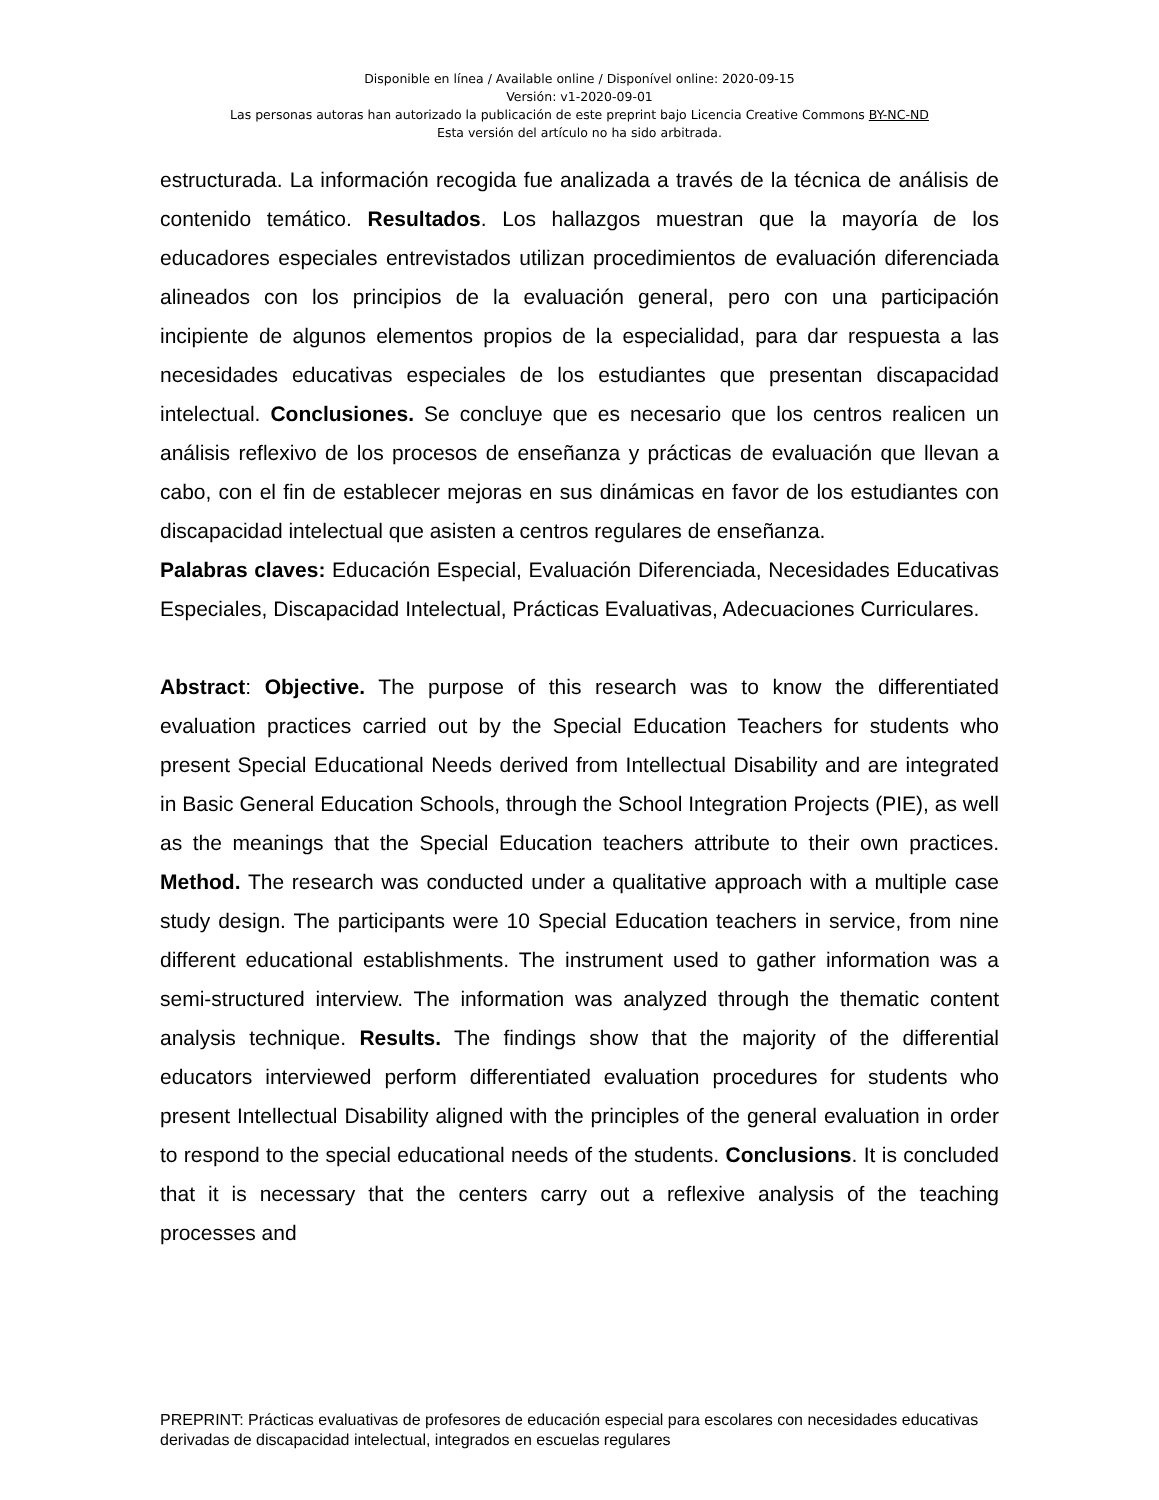Disponible en línea / Available online / Disponível online: 2020-09-15
Versión: v1-2020-09-01
Las personas autoras han autorizado la publicación de este preprint bajo Licencia Creative Commons BY-NC-ND
Esta versión del artículo no ha sido arbitrada.
estructurada. La información recogida fue analizada a través de la técnica de análisis de contenido temático. Resultados. Los hallazgos muestran que la mayoría de los educadores especiales entrevistados utilizan procedimientos de evaluación diferenciada alineados con los principios de la evaluación general, pero con una participación incipiente de algunos elementos propios de la especialidad, para dar respuesta a las necesidades educativas especiales de los estudiantes que presentan discapacidad intelectual. Conclusiones. Se concluye que es necesario que los centros realicen un análisis reflexivo de los procesos de enseñanza y prácticas de evaluación que llevan a cabo, con el fin de establecer mejoras en sus dinámicas en favor de los estudiantes con discapacidad intelectual que asisten a centros regulares de enseñanza.
Palabras claves: Educación Especial, Evaluación Diferenciada, Necesidades Educativas Especiales, Discapacidad Intelectual, Prácticas Evaluativas, Adecuaciones Curriculares.
Abstract: Objective. The purpose of this research was to know the differentiated evaluation practices carried out by the Special Education Teachers for students who present Special Educational Needs derived from Intellectual Disability and are integrated in Basic General Education Schools, through the School Integration Projects (PIE), as well as the meanings that the Special Education teachers attribute to their own practices. Method. The research was conducted under a qualitative approach with a multiple case study design. The participants were 10 Special Education teachers in service, from nine different educational establishments. The instrument used to gather information was a semi-structured interview. The information was analyzed through the thematic content analysis technique. Results. The findings show that the majority of the differential educators interviewed perform differentiated evaluation procedures for students who present Intellectual Disability aligned with the principles of the general evaluation in order to respond to the special educational needs of the students. Conclusions. It is concluded that it is necessary that the centers carry out a reflexive analysis of the teaching processes and
PREPRINT: Prácticas evaluativas de profesores de educación especial para escolares con necesidades educativas derivadas de discapacidad intelectual, integrados en escuelas regulares